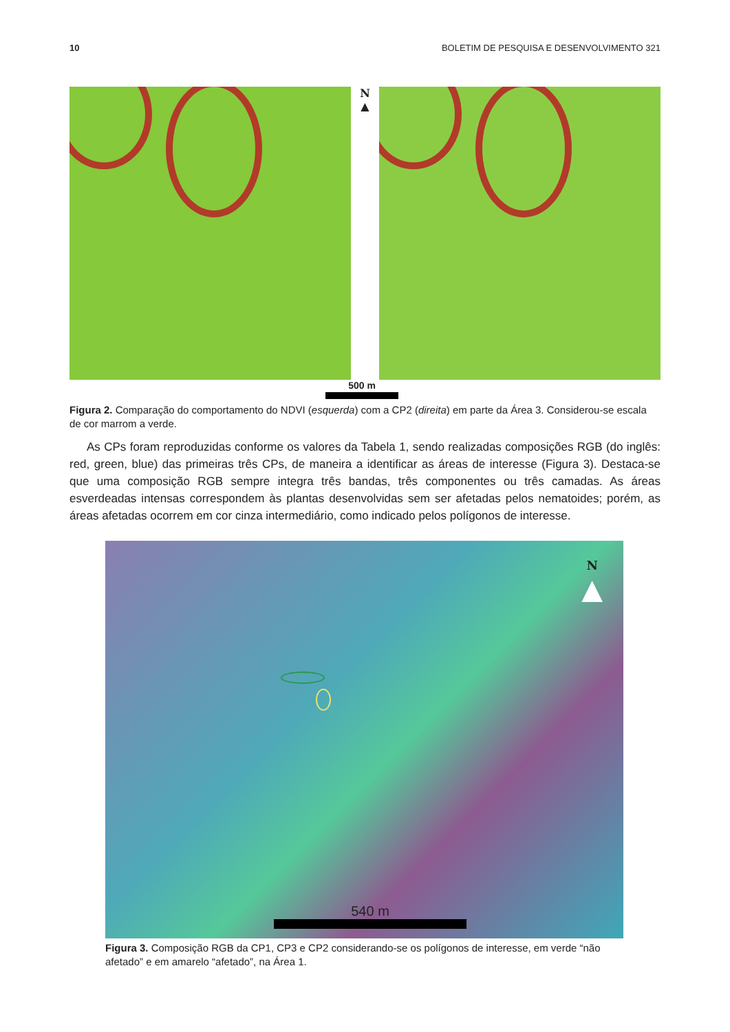10 BOLETIM DE PESQUISA E DESENVOLVIMENTO 321
N
▲
500 m
Figura 2. Comparação do comportamento do NDVI (esquerda) com a CP2 (direita) em parte da Área 3. Considerou-se escala de cor marrom a verde.
As CPs foram reproduzidas conforme os valores da Tabela 1, sendo realizadas composições RGB (do inglês: red, green, blue) das primeiras três CPs, de maneira a identificar as áreas de interesse (Figura 3). Destaca-se que uma composição RGB sempre integra três bandas, três componentes ou três camadas. As áreas esverdeadas intensas correspondem às plantas desenvolvidas sem ser afetadas pelos nematoides; porém, as áreas afetadas ocorrem em cor cinza intermediário, como indicado pelos polígonos de interesse.
N
▲
540 m
Figura 3. Composição RGB da CP1, CP3 e CP2 considerando-se os polígonos de interesse, em verde “não afetado” e em amarelo “afetado”, na Área 1.